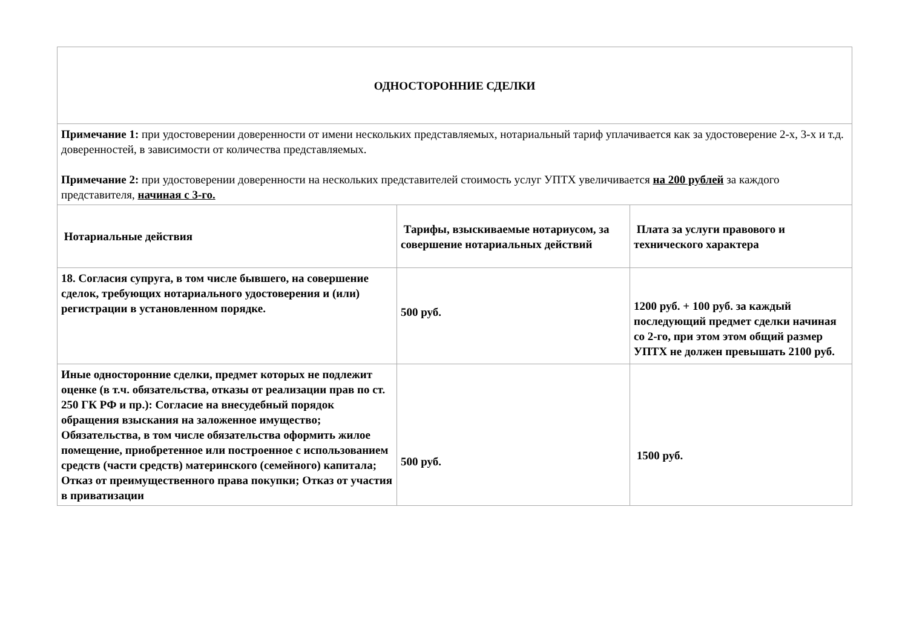| ОДНОСТОРОННИЕ СДЕЛКИ | | |
| Примечание 1: при удостоверении доверенности от имени нескольких представляемых, нотариальный тариф уплачивается как за удостоверение 2-х, 3-х и т.д. доверенностей, в зависимости от количества представляемых. Примечание 2: при удостоверении доверенности на нескольких представителей стоимость услуг УПТХ увеличивается на 200 рублей за каждого представителя, начиная с 3-го. | | |
| Нотариальные действия | Тарифы, взыскиваемые нотариусом, за совершение нотариальных действий | Плата за услуги правового и технического характера |
| 18. Согласия супруга, в том числе бывшего, на совершение сделок, требующих нотариального удостоверения и (или) регистрации в установленном порядке. | 500 руб. | 1200 руб. + 100 руб. за каждый последующий предмет сделки начиная со 2-го, при этом этом общий размер УПТХ не должен превышать 2100 руб. |
| Иные односторонние сделки, предмет которых не подлежит оценке (в т.ч. обязательства, отказы от реализации прав по ст. 250 ГК РФ и пр.): Согласие на внесудебный порядок обращения взыскания на заложенное имущество; Обязательства, в том числе обязательства оформить жилое помещение, приобретенное или построенное с использованием средств (части средств) материнского (семейного) капитала; Отказ от преимущественного права покупки; Отказ от участия в приватизации | 500 руб. | 1500 руб. |